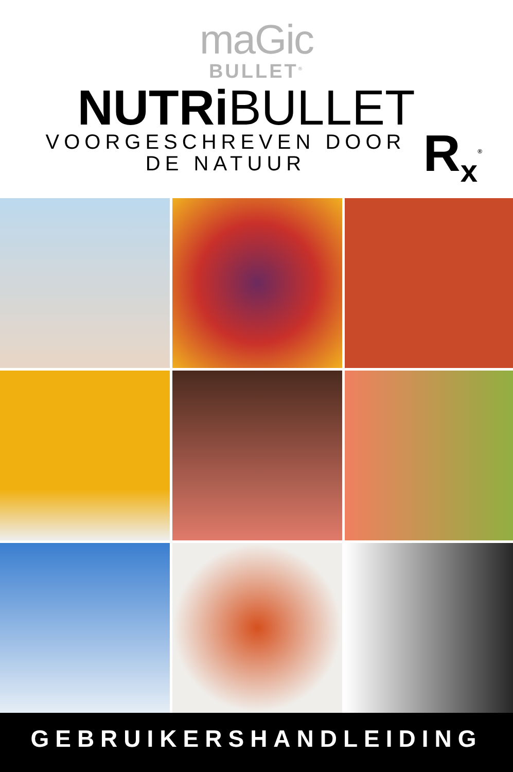maGic
BULLET<sup>®</sup>
NUTRiBULLET
R<sub>x</sub><sup>®</sup>
VOORGESCHREVEN DOOR
DE NATUUR
GEBRUIKERSHANDLEIDING